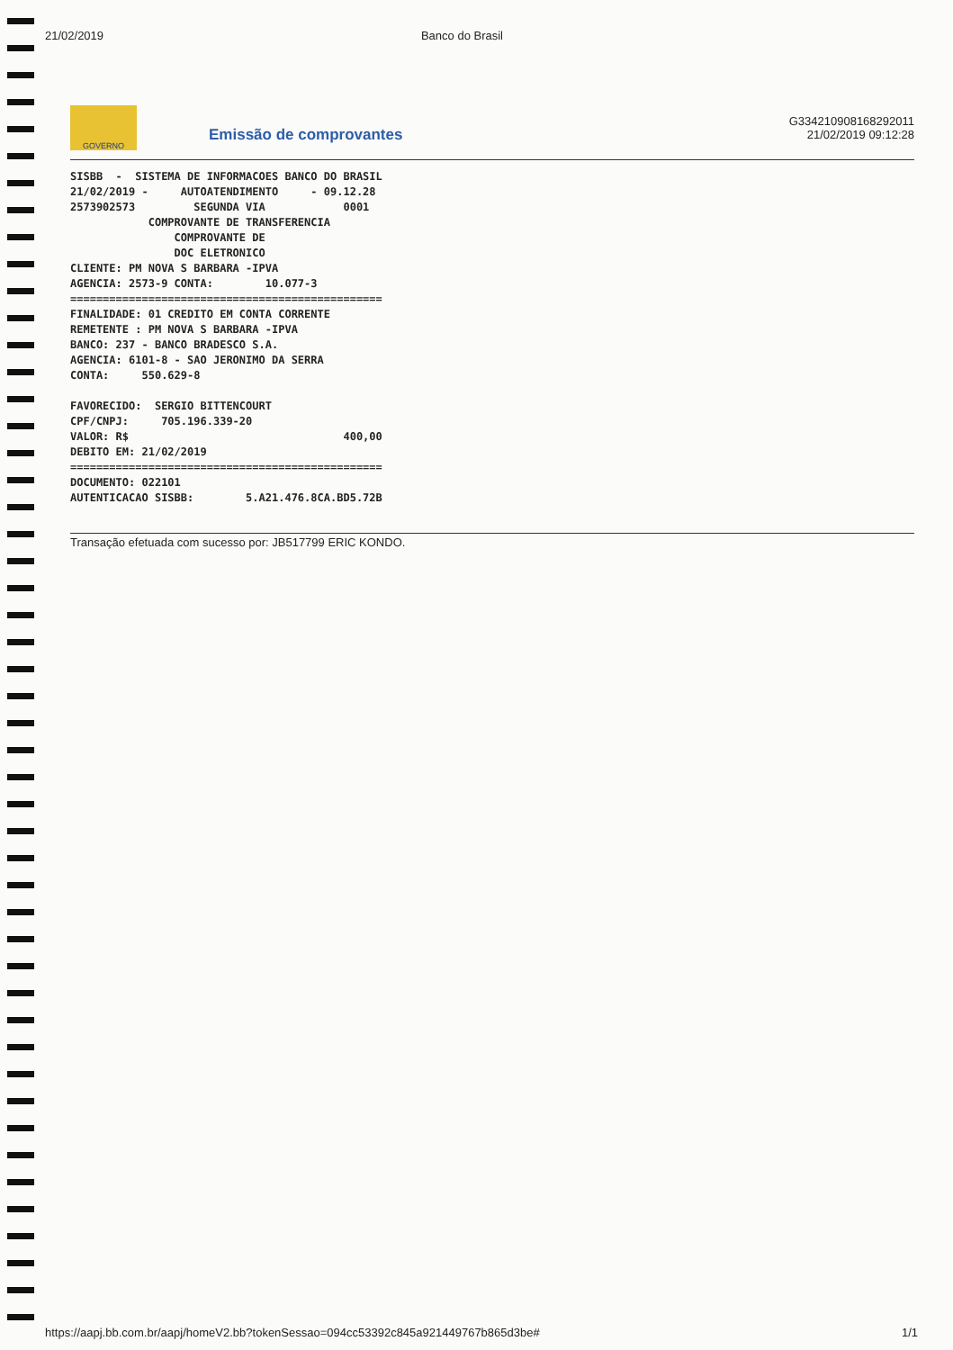21/02/2019 Banco do Brasil
GOVERNO
Emissão de comprovantes
G334210908168292011
21/02/2019 09:12:28
SISBB  -  SISTEMA DE INFORMACOES BANCO DO BRASIL
21/02/2019 -     AUTOATENDIMENTO     - 09.12.28
2573902573         SEGUNDA VIA            0001
            COMPROVANTE DE TRANSFERENCIA
                COMPROVANTE DE
                DOC ELETRONICO
CLIENTE: PM NOVA S BARBARA -IPVA
AGENCIA: 2573-9 CONTA:        10.077-3
================================================
FINALIDADE: 01 CREDITO EM CONTA CORRENTE
REMETENTE : PM NOVA S BARBARA -IPVA
BANCO: 237 - BANCO BRADESCO S.A.
AGENCIA: 6101-8 - SAO JERONIMO DA SERRA
CONTA:     550.629-8

FAVORECIDO:  SERGIO BITTENCOURT
CPF/CNPJ:     705.196.339-20
VALOR: R$                                 400,00
DEBITO EM: 21/02/2019
================================================
DOCUMENTO: 022101
AUTENTICACAO SISBB:        5.A21.476.8CA.BD5.72B
Transação efetuada com sucesso por: JB517799 ERIC KONDO.
https://aapj.bb.com.br/aapj/homeV2.bb?tokenSessao=094cc53392c845a921449767b865d3be# 1/1